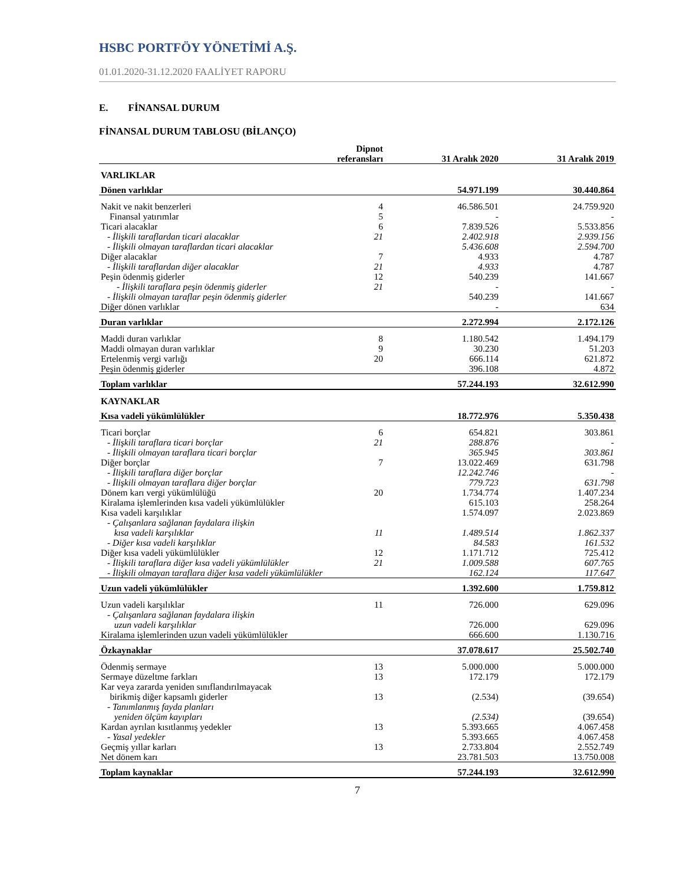HSBC PORTFÖY YÖNETİMİ A.Ş.
01.01.2020-31.12.2020 FAALİYET RAPORU
E. FİNANSAL DURUM
FİNANSAL DURUM TABLOSU (BİLANÇO)
| | Dipnot referansları | 31 Aralık 2020 | 31 Aralık 2019 |
| --- | --- | --- | --- |
| VARLIKLAR | | | |
| Dönen varlıklar | | 54.971.199 | 30.440.864 |
| Nakit ve nakit benzerleri | 4 | 46.586.501 | 24.759.920 |
| Finansal yatırımlar | 5 | - | - |
| Ticari alacaklar | 6 | 7.839.526 | 5.533.856 |
| - İlişkili taraflardan ticari alacaklar | 21 | 2.402.918 | 2.939.156 |
| - İlişkili olmayan taraflardan ticari alacaklar | | 5.436.608 | 2.594.700 |
| Diğer alacaklar | 7 | 4.933 | 4.787 |
| - İlişkili taraflardan diğer alacaklar | 21 | 4.933 | 4.787 |
| Peşin ödenmiş giderler | 12 | 540.239 | 141.667 |
| - İlişkili taraflara peşin ödenmiş giderler | 21 | - | - |
| - İlişkili olmayan taraflar peşin ödenmiş giderler | | 540.239 | 141.667 |
| Diğer dönen varlıklar | | - | 634 |
| Duran varlıklar | | 2.272.994 | 2.172.126 |
| Maddi duran varlıklar | 8 | 1.180.542 | 1.494.179 |
| Maddi olmayan duran varlıklar | 9 | 30.230 | 51.203 |
| Ertelenmiş vergi varlığı | 20 | 666.114 | 621.872 |
| Peşin ödenmiş giderler | | 396.108 | 4.872 |
| Toplam varlıklar | | 57.244.193 | 32.612.990 |
| KAYNAKLAR | | | |
| Kısa vadeli yükümlülükler | | 18.772.976 | 5.350.438 |
| Ticari borçlar | 6 | 654.821 | 303.861 |
| - İlişkili taraflara ticari borçlar | 21 | 288.876 | - |
| - İlişkili olmayan taraflara ticari borçlar | | 365.945 | 303.861 |
| Diğer borçlar | 7 | 13.022.469 | 631.798 |
| - İlişkili taraflara diğer borçlar | | 12.242.746 | - |
| - İlişkili olmayan taraflara diğer borçlar | | 779.723 | 631.798 |
| Dönem karı vergi yükümlülüğü | 20 | 1.734.774 | 1.407.234 |
| Kiralama işlemlerinden kısa vadeli yükümlülükler | | 615.103 | 258.264 |
| Kısa vadeli karşılıklar | | 1.574.097 | 2.023.869 |
| - Çalışanlara sağlanan faydalara ilişkin kısa vadeli karşılıklar | 11 | 1.489.514 | 1.862.337 |
| - Diğer kısa vadeli karşılıklar | | 84.583 | 161.532 |
| Diğer kısa vadeli yükümlülükler | 12 | 1.171.712 | 725.412 |
| - İlişkili taraflara diğer kısa vadeli yükümlülükler | 21 | 1.009.588 | 607.765 |
| - İlişkili olmayan taraflara diğer kısa vadeli yükümlülükler | | 162.124 | 117.647 |
| Uzun vadeli yükümlülükler | | 1.392.600 | 1.759.812 |
| Uzun vadeli karşılıklar | 11 | 726.000 | 629.096 |
| - Çalışanlara sağlanan faydalara ilişkin uzun vadeli karşılıklar | | 726.000 | 629.096 |
| Kiralama işlemlerinden uzun vadeli yükümlülükler | | 666.600 | 1.130.716 |
| Özkaynaklar | | 37.078.617 | 25.502.740 |
| Ödenmiş sermaye | 13 | 5.000.000 | 5.000.000 |
| Sermaye düzeltme farkları | 13 | 172.179 | 172.179 |
| Kar veya zararda yeniden sınıflandırılmayacak birikmiş diğer kapsamlı giderler | 13 | (2.534) | (39.654) |
| - Tanımlanmış fayda planları yeniden ölçüm kayıpları | | (2.534) | (39.654) |
| Kardan ayrılan kısıtlanmış yedekler | 13 | 5.393.665 | 4.067.458 |
| - Yasal yedekler | | 5.393.665 | 4.067.458 |
| Geçmiş yıllar karları | 13 | 2.733.804 | 2.552.749 |
| Net dönem karı | | 23.781.503 | 13.750.008 |
| Toplam kaynaklar | | 57.244.193 | 32.612.990 |
7